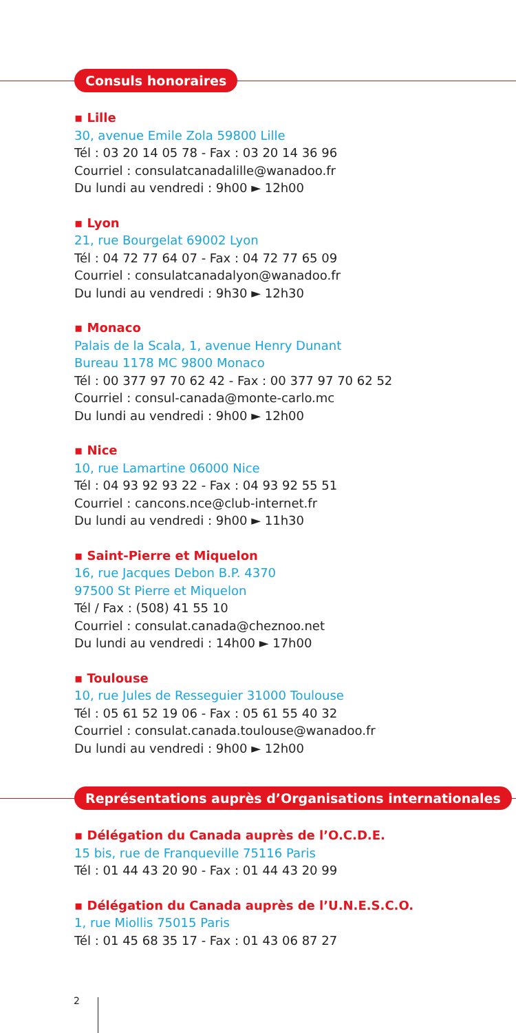Consuls honoraires
▪ Lille
30, avenue Emile Zola 59800 Lille
Tél : 03 20 14 05 78 - Fax : 03 20 14 36 96
Courriel : consulatcanadalille@wanadoo.fr
Du lundi au vendredi : 9h00 ► 12h00
▪ Lyon
21, rue Bourgelat 69002 Lyon
Tél : 04 72 77 64 07 - Fax : 04 72 77 65 09
Courriel : consulatcanadalyon@wanadoo.fr
Du lundi au vendredi : 9h30 ► 12h30
▪ Monaco
Palais de la Scala, 1, avenue Henry Dunant
Bureau 1178 MC 9800 Monaco
Tél : 00 377 97 70 62 42 - Fax : 00 377 97 70 62 52
Courriel : consul-canada@monte-carlo.mc
Du lundi au vendredi : 9h00 ► 12h00
▪ Nice
10, rue Lamartine 06000 Nice
Tél : 04 93 92 93 22 - Fax : 04 93 92 55 51
Courriel : cancons.nce@club-internet.fr
Du lundi au vendredi : 9h00 ► 11h30
▪ Saint-Pierre et Miquelon
16, rue Jacques Debon B.P. 4370
97500 St Pierre et Miquelon
Tél / Fax : (508) 41 55 10
Courriel : consulat.canada@cheznoo.net
Du lundi au vendredi : 14h00 ► 17h00
▪ Toulouse
10, rue Jules de Resseguier 31000 Toulouse
Tél : 05 61 52 19 06 - Fax : 05 61 55 40 32
Courriel : consulat.canada.toulouse@wanadoo.fr
Du lundi au vendredi : 9h00 ► 12h00
Représentations auprès d’Organisations internationales
▪ Délégation du Canada auprès de l’O.C.D.E.
15 bis, rue de Franqueville 75116 Paris
Tél : 01 44 43 20 90 - Fax : 01 44 43 20 99
▪ Délégation du Canada auprès de l’U.N.E.S.C.O.
1, rue Miollis 75015 Paris
Tél : 01 45 68 35 17 - Fax : 01 43 06 87 27
2